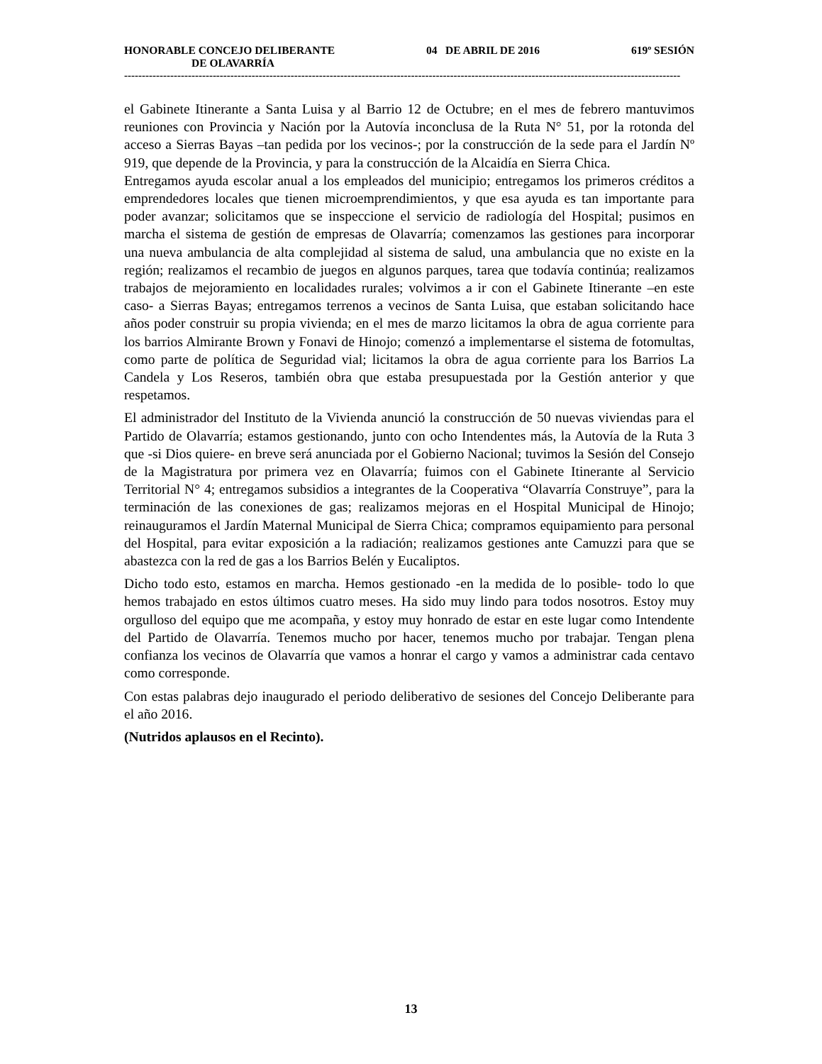HONORABLE CONCEJO DELIBERANTE 04 DE ABRIL DE 2016 619º SESIÓN
DE OLAVARRÍA
-------------------------------------------------------------------------------------------------------------------------------------------------------------
el Gabinete Itinerante a Santa Luisa y al Barrio 12 de Octubre; en el mes de febrero mantuvimos reuniones con Provincia y Nación por la Autovía inconclusa de la Ruta N° 51, por la rotonda del acceso a Sierras Bayas –tan pedida por los vecinos-; por la construcción de la sede para el Jardín Nº 919, que depende de la Provincia, y para la construcción de la Alcaidía en Sierra Chica.
Entregamos ayuda escolar anual a los empleados del municipio; entregamos los primeros créditos a emprendedores locales que tienen microemprendimientos, y que esa ayuda es tan importante para poder avanzar; solicitamos que se inspeccione el servicio de radiología del Hospital; pusimos en marcha el sistema de gestión de empresas de Olavarría; comenzamos las gestiones para incorporar una nueva ambulancia de alta complejidad al sistema de salud, una ambulancia que no existe en la región; realizamos el recambio de juegos en algunos parques, tarea que todavía continúa; realizamos trabajos de mejoramiento en localidades rurales; volvimos a ir con el Gabinete Itinerante –en este caso- a Sierras Bayas; entregamos terrenos a vecinos de Santa Luisa, que estaban solicitando hace años poder construir su propia vivienda; en el mes de marzo licitamos la obra de agua corriente para los barrios Almirante Brown y Fonavi de Hinojo; comenzó a implementarse el sistema de fotomultas, como parte de política de Seguridad vial; licitamos la obra de agua corriente para los Barrios La Candela y Los Reseros, también obra que estaba presupuestada por la Gestión anterior y que respetamos.
El administrador del Instituto de la Vivienda anunció la construcción de 50 nuevas viviendas para el Partido de Olavarría; estamos gestionando, junto con ocho Intendentes más, la Autovía de la Ruta 3 que -si Dios quiere- en breve será anunciada por el Gobierno Nacional; tuvimos la Sesión del Consejo de la Magistratura por primera vez en Olavarría; fuimos con el Gabinete Itinerante al Servicio Territorial N° 4; entregamos subsidios a integrantes de la Cooperativa “Olavarría Construye”, para la terminación de las conexiones de gas; realizamos mejoras en el Hospital Municipal de Hinojo; reinauguramos el Jardín Maternal Municipal de Sierra Chica; compramos equipamiento para personal del Hospital, para evitar exposición a la radiación; realizamos gestiones ante Camuzzi para que se abastezca con la red de gas a los Barrios Belén y Eucaliptos.
Dicho todo esto, estamos en marcha. Hemos gestionado -en la medida de lo posible- todo lo que hemos trabajado en estos últimos cuatro meses. Ha sido muy lindo para todos nosotros. Estoy muy orgulloso del equipo que me acompaña, y estoy muy honrado de estar en este lugar como Intendente del Partido de Olavarría. Tenemos mucho por hacer, tenemos mucho por trabajar. Tengan plena confianza los vecinos de Olavarría que vamos a honrar el cargo y vamos a administrar cada centavo como corresponde.
Con estas palabras dejo inaugurado el periodo deliberativo de sesiones del Concejo Deliberante para el año 2016.
(Nutridos aplausos en el Recinto).
13